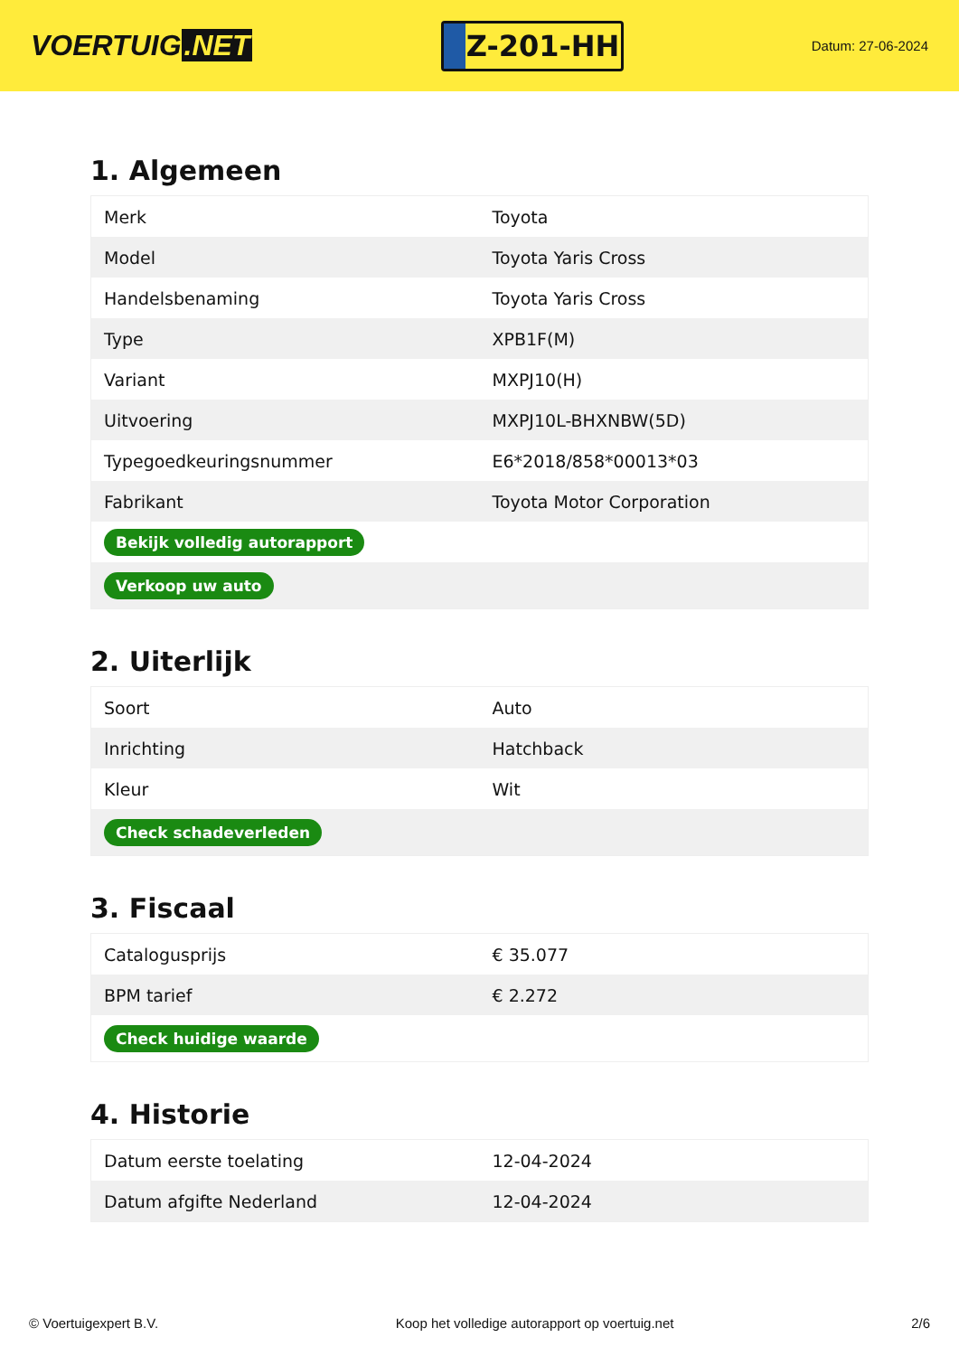VOERTUIG.NET
Z-201-HH
Datum: 27-06-2024
1. Algemeen
| Merk | Toyota |
| Model | Toyota Yaris Cross |
| Handelsbenaming | Toyota Yaris Cross |
| Type | XPB1F(M) |
| Variant | MXPJ10(H) |
| Uitvoering | MXPJ10L-BHXNBW(5D) |
| Typegoedkeuringsnummer | E6*2018/858*00013*03 |
| Fabrikant | Toyota Motor Corporation |
| Bekijk volledig autorapport | |
| Verkoop uw auto | |
2. Uiterlijk
| Soort | Auto |
| Inrichting | Hatchback |
| Kleur | Wit |
| Check schadeverleden | |
3. Fiscaal
| Catalogusprijs | € 35.077 |
| BPM tarief | € 2.272 |
| Check huidige waarde | |
4. Historie
| Datum eerste toelating | 12-04-2024 |
| Datum afgifte Nederland | 12-04-2024 |
© Voertuigexpert B.V. Koop het volledige autorapport op voertuig.net 2/6